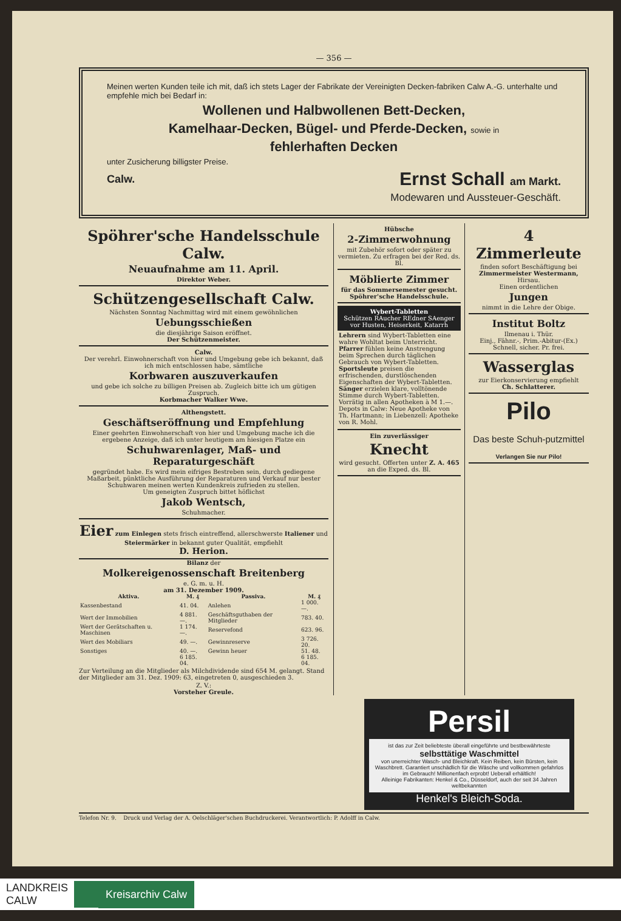— 356 —
Meinen werten Kunden teile ich mit, daß ich stets Lager der Fabrikate der Vereinigten Decken-fabriken Calw A.-G. unterhalte und empfehle mich bei Bedarf in:
Wollenen und Halbwollenen Bett-Decken,
Kamelhaar-Decken, Bügel- und Pferde-Decken, sowie in
fehlerhaften Decken
unter Zusicherung billigster Preise.
Calw. Ernst Schall am Markt.
Modewaren und Aussteuer-Geschäft.
Spöhrer'sche Handelsschule Calw.
Neuaufnahme am 11. April.
Direktor Weber.
Schützengesellschaft Calw.
Nächsten Sonntag Nachmittag wird mit einem gewöhnlichen
Uebungsschießen
die diesjährige Saison eröffnet.
Der Schützenmeister.
Calw.
Der verehrl. Einwohnerschaft von hier und Umgebung gebe ich bekannt, daß ich mich entschlossen habe, sämtliche
Korbwaren auszuverkaufen
und gebe ich solche zu billigen Preisen ab. Zugleich bitte ich um gütigen Zuspruch.
Korbmacher Walker Wwe.
Althengstett.
Geschäftseröffnung und Empfehlung
Einer geehrten Einwohnerschaft von hier und Umgebung mache ich die ergebene Anzeige, daß ich unter heutigem am hiesigen Platze ein
Schuhwarenlager, Maß- und Reparaturgeschäft
gegründet habe. Es wird mein eifriges Bestreben sein, durch gediegene Maßarbeit, pünktliche Ausführung der Reparaturen und Verkauf nur bester Schuhwaren meinen werten Kundenkreis zufrieden zu stellen.
Um geneigten Zuspruch bittet höflichst
Jakob Wentsch,
Schuhmacher.
Eier
zum Einlegen stets frisch eintreffend, allerschwerste Italiener und Steiermärker in bekannt guter Qualität, empfiehlt
D. Herion.
Bilanz der
Molkereigenossenschaft Breitenberg
e. G. m. u. H.
am 31. Dezember 1909.
| Aktiva. | M. ₰ | Passiva. | M. ₰ |
| --- | --- | --- | --- |
| Kassenbestand | 41. 04. | Anlehen | 1 000. —. |
| Wert der Immobilien | 4 881. —. | Geschäftsguthaben der Mitglieder | 783. 40. |
| Wert der Gerätschaften u. Maschinen | 1 174. —. | Reservefond | 623. 96. |
| Wert des Mobiliars | 49. —. | Gewinnreserve | 3 726. 20. |
| Sonstiges | 40. —. | Gewinn heuer | 51. 48. |
| | 6 185. 04. | | 6 185. 04. |
Zur Verteilung an die Mitglieder als Milchdividende sind 654 M. gelangt. Stand der Mitglieder am 31. Dez. 1909: 63, eingetreten 0, ausgeschieden 3.
Z. V.:
Vorsteher Greule.
Hübsche
2-Zimmerwohnung
mit Zubehör sofort oder später zu vermieten. Zu erfragen bei der Red. ds. Bl.
Möblierte Zimmer
für das Sommersemester gesucht.
Spöhrer'sche Handelsschule.
Wybert-Tabletten
Schützen RAucher REdner SAenger
vor Husten, Heiserkeit, Katarrh
Lehrern sind Wybert-Tabletten eine wahre Wohltat beim Unterricht. Pfarrer fühlen keine Anstrengung beim Sprechen durch täglichen Gebrauch von Wybert-Tabletten. Sportsleute preisen die erfrischenden, durstlöschenden Eigenschaften der Wybert-Tabletten. Sänger erzielen klare, volltönende Stimme durch Wybert-Tabletten. Vorrätig in allen Apotheken à M 1.—. Depots in Calw: Neue Apotheke von Th. Hartmann; in Liebenzell: Apotheke von R. Mohl.
Ein zuverlässiger
Knecht
wird gesucht. Offerten unter Z. A. 465 an die Exped. ds. Bl.
4 Zimmerleute
finden sofort Beschäftigung bei
Zimmermeister Westermann, Hirsau.
Einen ordentlichen
Jungen
nimmt in die Lehre der Obige.
Institut Boltz
Ilmenau i. Thür.
Einj., Fähnr.-, Prim.-Abitur-(Ex.)
Schnell, sicher. Pr. frei.
Wasserglas
zur Eierkonservierung empfiehlt
Ch. Schlatterer.
Pilo
Das beste Schuh-putzmittel
Verlangen Sie nur Pilo!
Persil
ist das zur Zeit beliebteste überall eingeführte und bestbewährteste
selbsttätige Waschmittel
von unerreichter Wasch- und Bleichkraft. Kein Reiben, kein Bürsten, kein Waschbrett. Garantiert unschädlich für die Wäsche und vollkommen gefahrlos im Gebrauch! Millionenfach erprobt! Ueberall erhältlich!
Alleinige Fabrikanten: Henkel & Co., Düsseldorf, auch der seit 34 Jahren weltbekannten
Henkel's Bleich-Soda.
Telefon Nr. 9. Druck und Verlag der A. Oelschläger'schen Buchdruckerei. Verantwortlich: P. Adolff in Calw.
LANDKREIS
CALW Kreisarchiv Calw